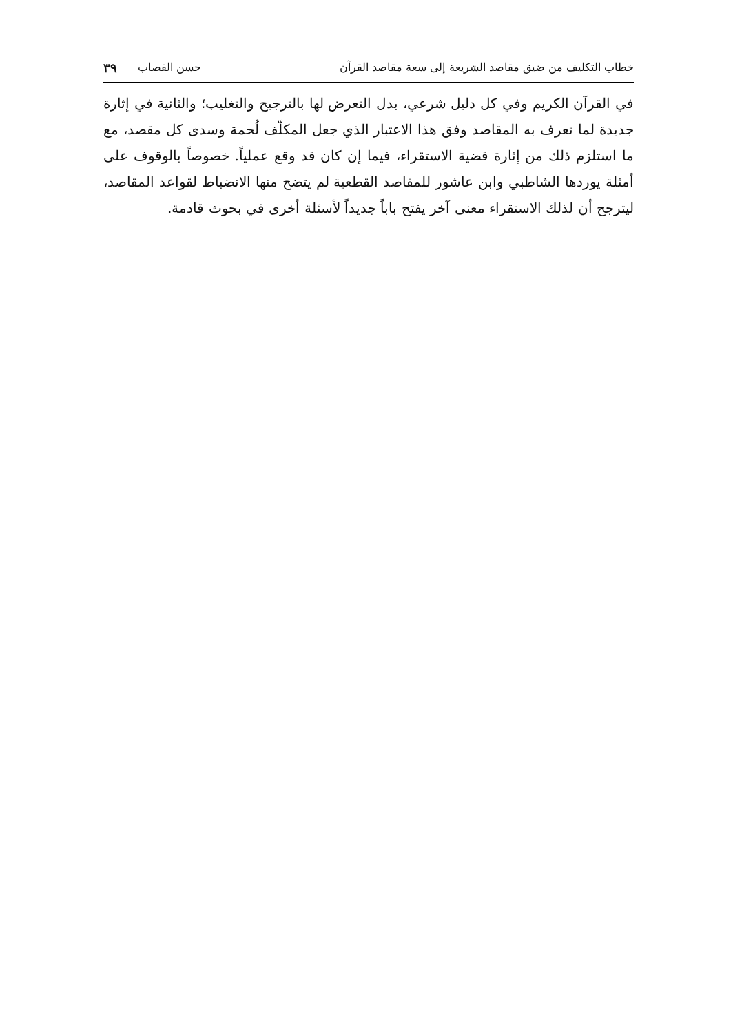خطاب التكليف من ضيق مقاصد الشريعة إلى سعة مقاصد القرآن حسن القصاب ٣٩
في القرآن الكريم وفي كل دليل شرعي، بدل التعرض لها بالترجيح والتغليب؛ والثانية في إثارة جديدة لما تعرف به المقاصد وفق هذا الاعتبار الذي جعل المكلّف لُحمة وسدى كل مقصد، مع ما استلزم ذلك من إثارة قضية الاستقراء، فيما إن كان قد وقع عملياً. خصوصاً بالوقوف على أمثلة يوردها الشاطبي وابن عاشور للمقاصد القطعية لم يتضح منها الانضباط لقواعد المقاصد، ليترجح أن لذلك الاستقراء معنى آخر يفتح باباً جديداً لأسئلة أخرى في بحوث قادمة.